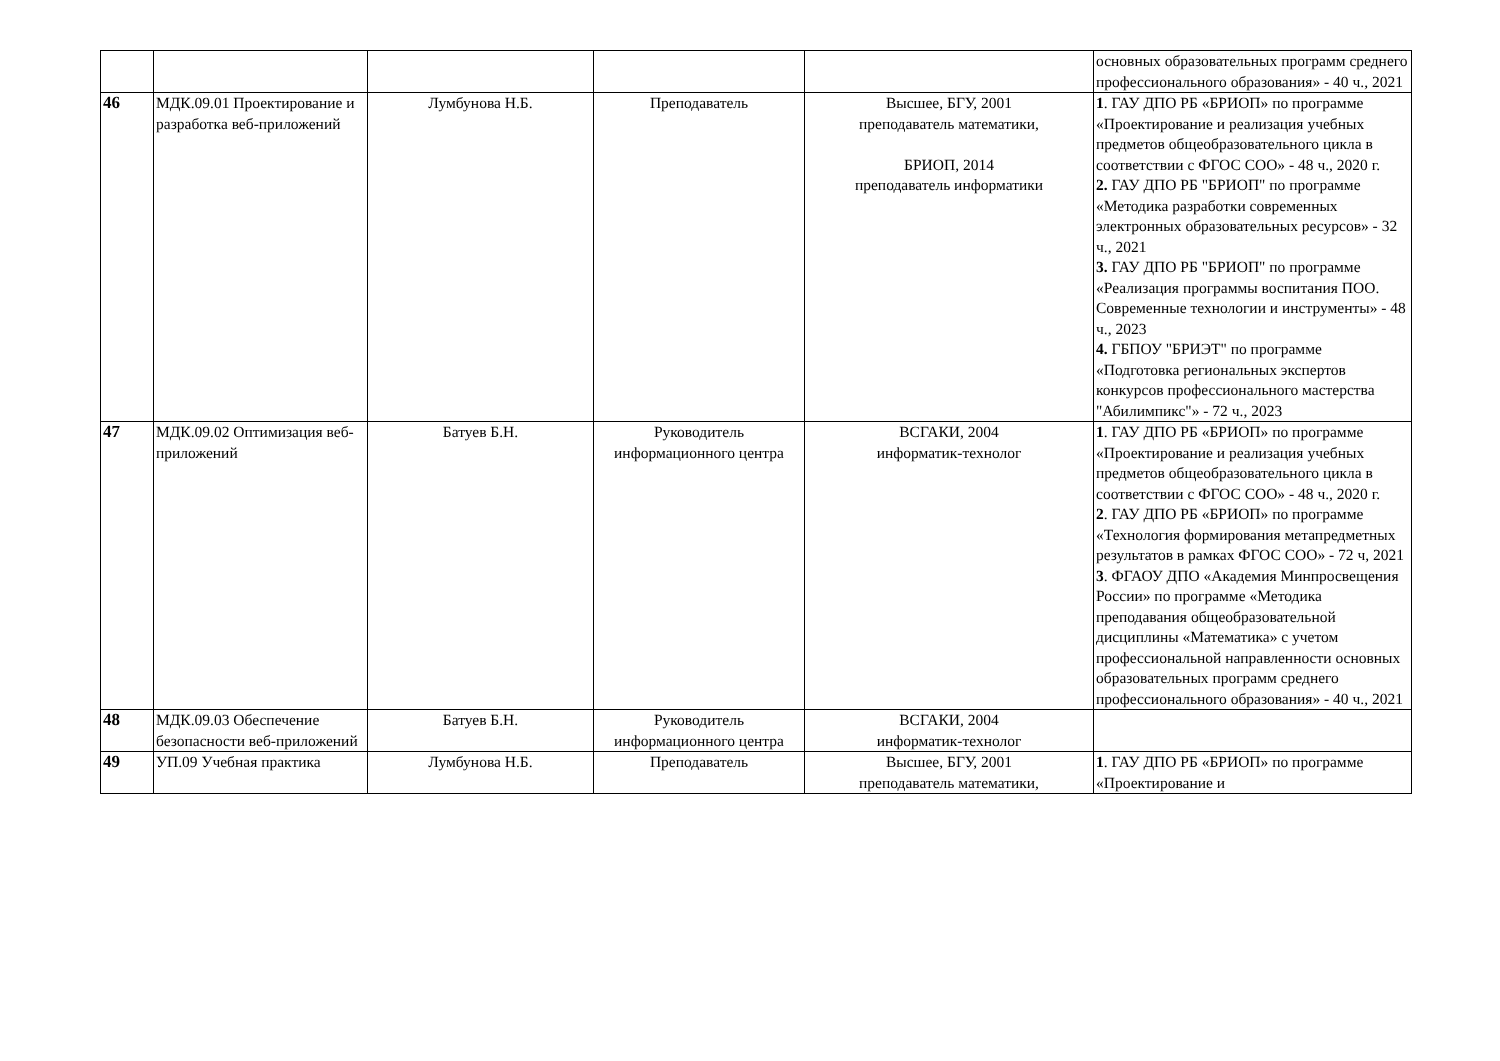| | | | | | основных образовательных программ среднего профессионального образования» - 40 ч., 2021 |
| 46 | МДК.09.01 Проектирование и разработка веб-приложений | Лумбунова Н.Б. | Преподаватель | Высшее, БГУ, 2001 преподаватель математики, БРИОП, 2014 преподаватель информатики | 1 . ГАУ ДПО РБ «БРИОП» по программе «Проектирование и реализация учебных предметов общеобразовательного цикла в соответствии с ФГОС СОО» - 48 ч., 2020 г. 2. ГАУ ДПО РБ "БРИОП" по программе «Методика разработки современных электронных образовательных ресурсов» - 32 ч., 2021 3. ГАУ ДПО РБ "БРИОП" по программе «Реализация программы воспитания ПОО. Современные технологии и инструменты» - 48 ч., 2023 4. ГБПОУ "БРИЭТ" по программе «Подготовка региональных экспертов конкурсов профессионального мастерства "Абилимпикс"» - 72 ч., 2023 |
| 47 | МДК.09.02 Оптимизация веб-приложений | Батуев Б.Н. | Руководитель информационного центра | ВСГАКИ, 2004 информатик-технолог | 1 . ГАУ ДПО РБ «БРИОП» по программе «Проектирование и реализация учебных предметов общеобразовательного цикла в соответствии с ФГОС СОО» - 48 ч., 2020 г. 2 . ГАУ ДПО РБ «БРИОП» по программе «Технология формирования метапредметных результатов в рамках ФГОС СОО» - 72 ч, 2021 3 . ФГАОУ ДПО «Академия Минпросвещения России» по программе «Методика преподавания общеобразовательной дисциплины «Математика» с учетом профессиональной направленности основных образовательных программ среднего профессионального образования» - 40 ч., 2021 |
| 48 | МДК.09.03 Обеспечение безопасности веб-приложений | Батуев Б.Н. | Руководитель информационного центра | ВСГАКИ, 2004 информатик-технолог | |
| 49 | УП.09 Учебная практика | Лумбунова Н.Б. | Преподаватель | Высшее, БГУ, 2001 преподаватель математики, | 1 . ГАУ ДПО РБ «БРИОП» по программе «Проектирование и |